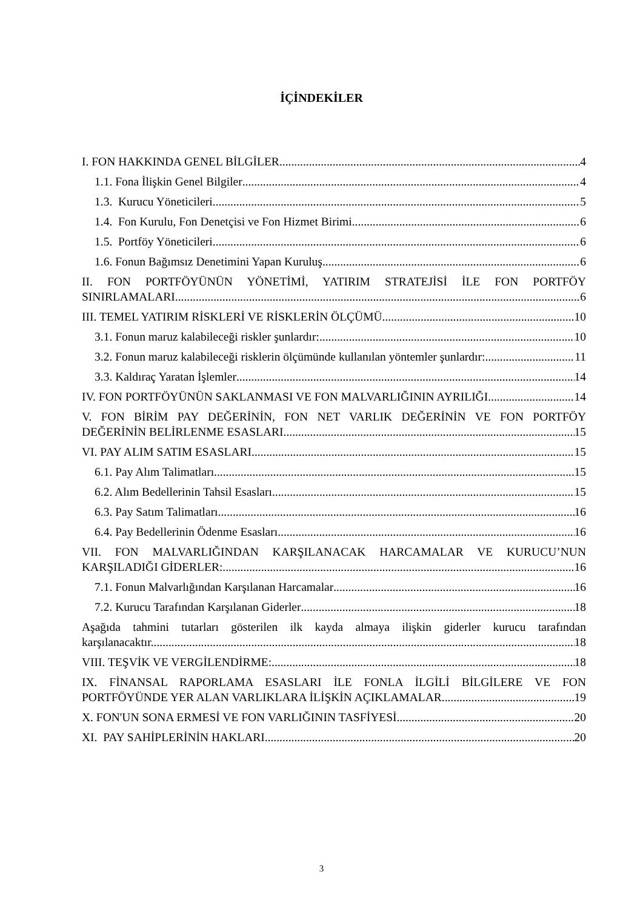İÇİNDEKİLER
I. FON HAKKINDA GENEL BİLGİLER 4
1.1. Fona İlişkin Genel Bilgiler 4
1.3. Kurucu Yöneticileri 5
1.4. Fon Kurulu, Fon Denetçisi ve Fon Hizmet Birimi 6
1.5. Portföy Yöneticileri 6
1.6. Fonun Bağımsız Denetimini Yapan Kuruluş 6
II. FON PORTFÖYÜNÜN YÖNETİMİ, YATIRIM STRATEJİSİ İLE FON PORTFÖY
SINIRLAMALARI 6
III. TEMEL YATIRIM RİSKLERİ VE RİSKLERİN ÖLÇÜMÜ 10
3.1. Fonun maruz kalabileceği riskler şunlardır: 10
3.2. Fonun maruz kalabileceği risklerin ölçümünde kullanılan yöntemler şunlardır: 11
3.3. Kaldıraç Yaratan İşlemler 14
IV. FON PORTFÖYÜNÜN SAKLANMASI VE FON MALVARLIĞININ AYRILIĞI 14
V. FON BİRİM PAY DEĞERİNİN, FON NET VARLIK DEĞERİNİN VE FON PORTFÖY
DEĞERİNİN BELİRLENME ESASLARI 15
VI. PAY ALIM SATIM ESASLARI 15
6.1. Pay Alım Talimatları 15
6.2. Alım Bedellerinin Tahsil Esasları 15
6.3. Pay Satım Talimatları 16
6.4. Pay Bedellerinin Ödenme Esasları 16
VII. FON MALVARLIĞINDAN KARŞILANACAK HARCAMALAR VE KURUCU’NUN
KARŞILADIĞI GİDERLER: 16
7.1. Fonun Malvarlığından Karşılanan Harcamalar 16
7.2. Kurucu Tarafından Karşılanan Giderler 18
Aşağıda tahmini tutarları gösterilen ilk kayda almaya ilişkin giderler kurucu tarafından
karşılanacaktır. 18
VIII. TEŞVİK VE VERGİLENDİRME: 18
IX. FİNANSAL RAPORLAMA ESASLARI İLE FONLA İLGİLİ BİLGİLERE VE FON
PORTFÖYÜNDE YER ALAN VARLIKLARA İLİŞKİN AÇIKLAMALAR 19
X. FON'UN SONA ERMESİ VE FON VARLIĞININ TASFİYESİ 20
XI. PAY SAHİPLERİNİN HAKLARI 20
3